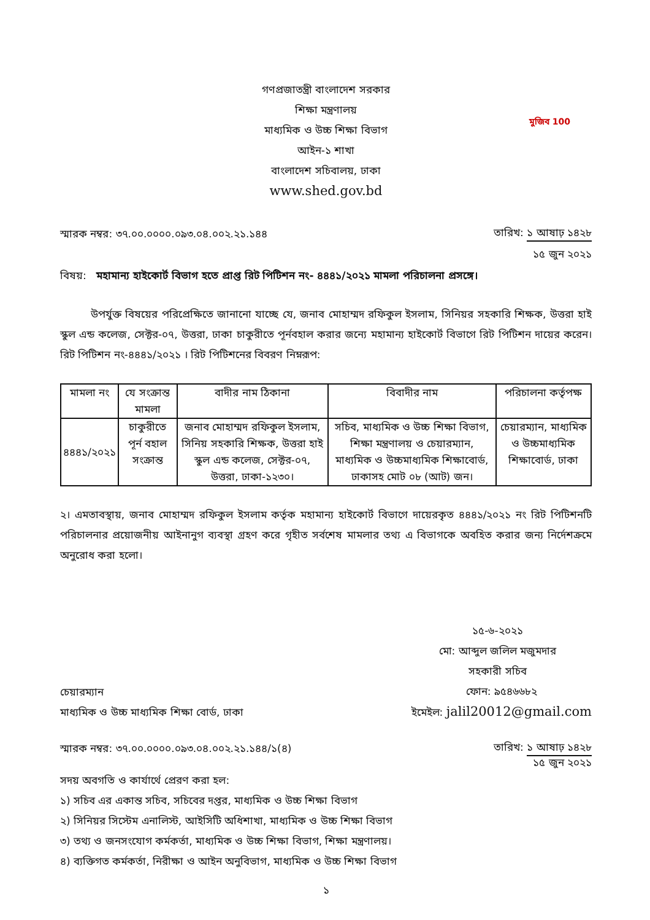মুজিব 100
গণপ্রজাতন্ত্রী বাংলাদেশ সরকার
শিক্ষা মন্ত্রণালয়
মাধ্যমিক ও উচ্চ শিক্ষা বিভাগ
আইন-১ শাখা
বাংলাদেশ সচিবালয়, ঢাকা
www.shed.gov.bd
স্মারক নম্বর: ৩৭.০০.০০০০.০৯৩.০৪.০০২.২১.১৪৪
তারিখ: ১ আষাঢ় ১৪২৮
১৫ জুন ২০২১
বিষয়: মহামান্য হাইকোর্ট বিভাগ হতে প্রাপ্ত রিট পিটিশন নং- ৪৪৪১/২০২১ মামলা পরিচালনা প্রসঙ্গে।
উপর্যুক্ত বিষয়ের পরিপ্রেক্ষিতে জানানো যাচ্ছে যে, জনাব মোহাম্মদ রফিকুল ইসলাম, সিনিয়র সহকারি শিক্ষক, উত্তরা হাই স্কুল এন্ড কলেজ, সেক্টর-০৭, উত্তরা, ঢাকা চাকুরীতে পূর্নবহাল করার জন্যে মহামান্য হাইকোর্ট বিভাগে রিট পিটিশন দায়ের করেন। রিট পিটিশন নং-৪৪৪১/২০২১ । রিট পিটিশনের বিবরণ নিম্নরূপ:
| মামলা নং | যে সংক্রান্ত মামলা | বাদীর নাম ঠিকানা | বিবাদীর নাম | পরিচালনা কর্তৃপক্ষ |
| --- | --- | --- | --- | --- |
| ৪৪৪১/২০২১ | চাকুরীতে পূর্ন বহাল সংক্রান্ত | জনাব মোহাম্মদ রফিকুল ইসলাম, সিনিয় সহকারি শিক্ষক, উত্তরা হাই স্কুল এন্ড কলেজ, সেক্টর-০৭, উত্তরা, ঢাকা-১২৩০। | সচিব, মাধ্যমিক ও উচ্চ শিক্ষা বিভাগ, শিক্ষা মন্ত্রণালয় ও চেয়ারম্যান, মাধ্যমিক ও উচ্চমাধ্যমিক শিক্ষাবোর্ড, ঢাকাসহ মোট ০৮ (আট) জন। | চেয়ারম্যান, মাধ্যমিক ও উচ্চমাধ্যমিক শিক্ষাবোর্ড, ঢাকা |
২। এমতাবস্থায়, জনাব মোহাম্মদ রফিকুল ইসলাম কর্তৃক মহামান্য হাইকোর্ট বিভাগে দায়েরকৃত ৪৪৪১/২০২১ নং রিট পিটিশনটি পরিচালনার প্রয়োজনীয় আইনানুগ ব্যবস্থা গ্রহণ করে গৃহীত সর্বশেষ মামলার তথ্য এ বিভাগকে অবহিত করার জন্য নির্দেশক্রমে অনুরোধ করা হলো।
১৫-৬-২০২১
মো: আব্দুল জলিল মজুমদার
সহকারী সচিব
চেয়ারম্যান
মাধ্যমিক ও উচ্চ মাধ্যমিক শিক্ষা বোর্ড, ঢাকা
ফোন: ৯৫৪৬৬৮২
ইমেইল: jalil20012@gmail.com
স্মারক নম্বর: ৩৭.০০.০০০০.০৯৩.০৪.০০২.২১.১৪৪/১(৪)
তারিখ: ১ আষাঢ় ১৪২৮
১৫ জুন ২০২১
সদয় অবগতি ও কার্যার্থে প্রেরণ করা হল:
১) সচিব এর একান্ত সচিব, সচিবের দপ্তর, মাধ্যমিক ও উচ্চ শিক্ষা বিভাগ
২) সিনিয়র সিস্টেম এনালিস্ট, আইসিটি অধিশাখা, মাধ্যমিক ও উচ্চ শিক্ষা বিভাগ
৩) তথ্য ও জনসংযোগ কর্মকর্তা, মাধ্যমিক ও উচ্চ শিক্ষা বিভাগ, শিক্ষা মন্ত্রণালয়।
৪) ব্যক্তিগত কর্মকর্তা, নিরীক্ষা ও আইন অনুবিভাগ, মাধ্যমিক ও উচ্চ শিক্ষা বিভাগ
১